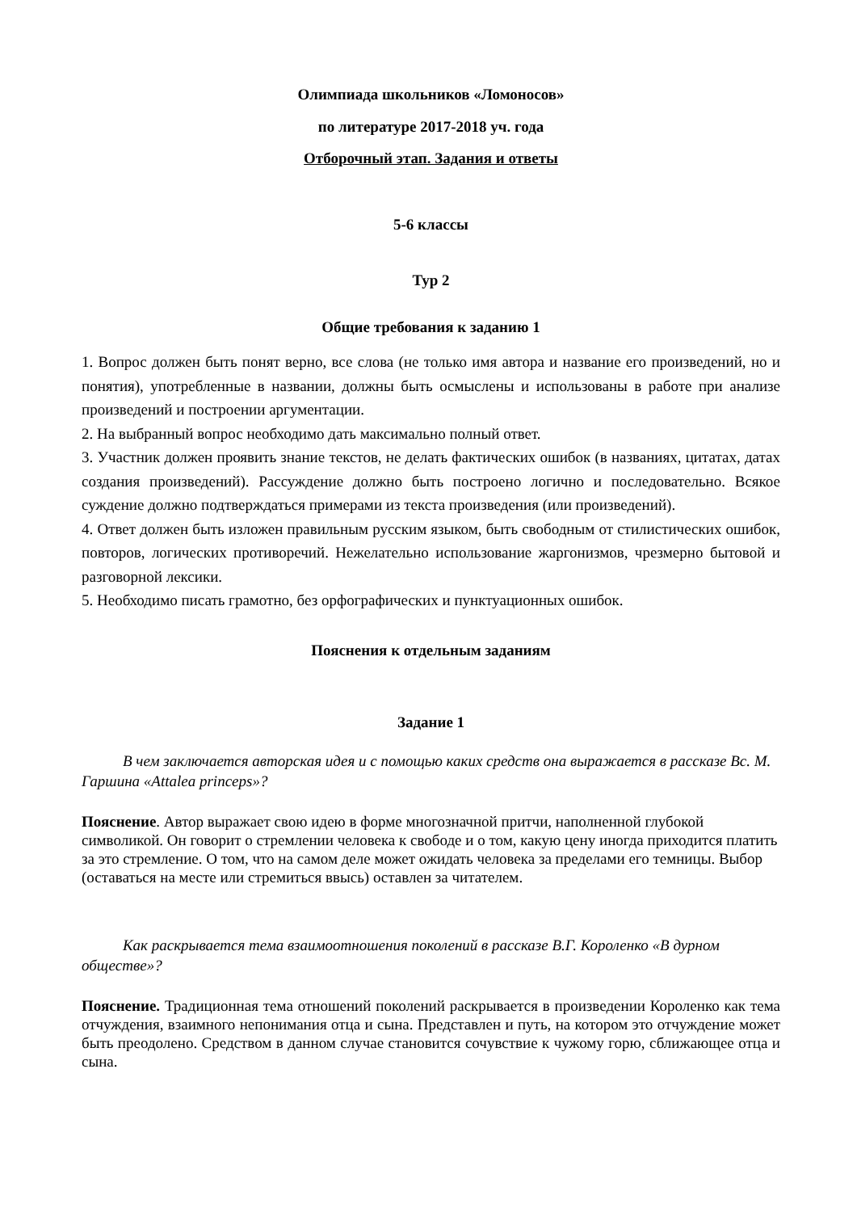Олимпиада школьников «Ломоносов»
по литературе 2017-2018 уч. года
Отборочный этап. Задания и ответы
5-6 классы
Тур 2
Общие требования к заданию 1
1. Вопрос должен быть понят верно, все слова (не только имя автора и название его произведений, но и понятия), употребленные в названии, должны быть осмыслены и использованы в работе при анализе произведений и построении аргументации.
2. На выбранный вопрос необходимо дать максимально полный ответ.
3. Участник должен проявить знание текстов, не делать фактических ошибок (в названиях, цитатах, датах создания произведений). Рассуждение должно быть построено логично и последовательно. Всякое суждение должно подтверждаться примерами из текста произведения (или произведений).
4. Ответ должен быть изложен правильным русским языком, быть свободным от стилистических ошибок, повторов, логических противоречий. Нежелательно использование жаргонизмов, чрезмерно бытовой и разговорной лексики.
5. Необходимо писать грамотно, без орфографических и пунктуационных ошибок.
Пояснения к отдельным заданиям
Задание 1
В чем заключается авторская идея и с помощью каких средств она выражается в рассказе Вс. М. Гаршина «Attalea princeps»?
Пояснение. Автор выражает свою идею в форме многозначной притчи, наполненной глубокой символикой. Он говорит о стремлении человека к свободе и о том, какую цену иногда приходится платить за это стремление. О том, что на самом деле может ожидать человека за пределами его темницы. Выбор (оставаться на месте или стремиться ввысь) оставлен за читателем.
Как раскрывается тема взаимоотношения поколений в рассказе В.Г. Короленко «В дурном обществе»?
Пояснение. Традиционная тема отношений поколений раскрывается в произведении Короленко как тема отчуждения, взаимного непонимания отца и сына. Представлен и путь, на котором это отчуждение может быть преодолено. Средством в данном случае становится сочувствие к чужому горю, сближающее отца и сына.